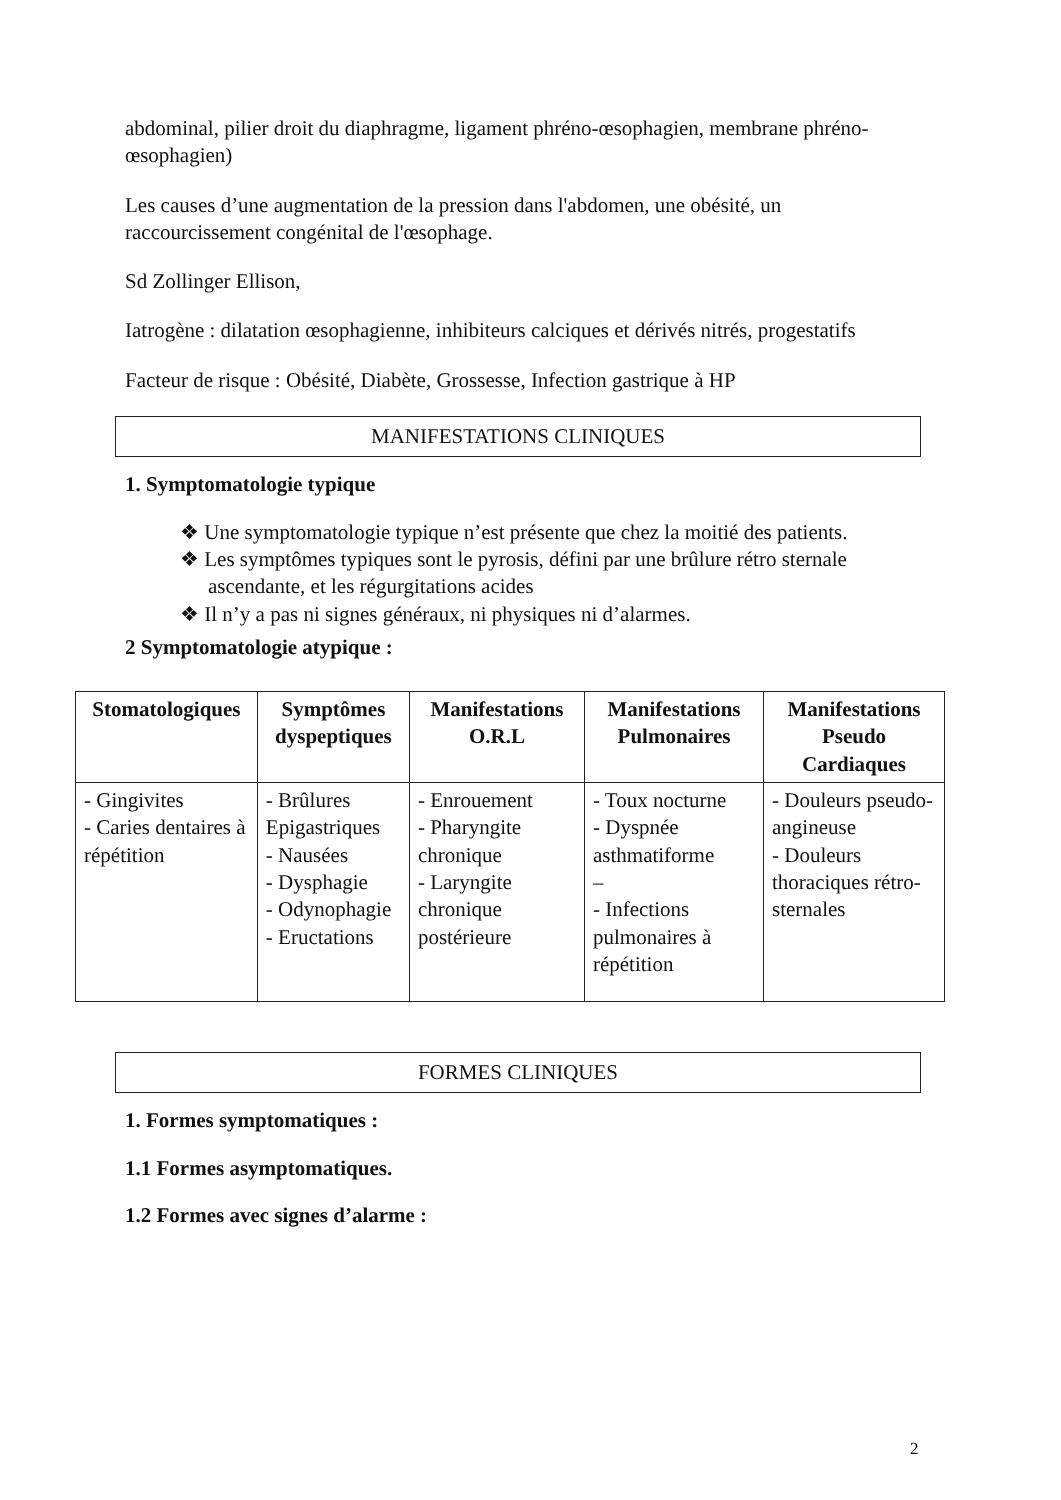abdominal, pilier droit du diaphragme, ligament phréno-œsophagien, membrane phréno-œsophagien)
Les causes d’une augmentation de la pression dans l'abdomen, une obésité, un raccourcissement congénital de l'œsophage.
Sd Zollinger Ellison,
Iatrogène : dilatation œsophagienne, inhibiteurs calciques et dérivés nitrés, progestatifs
Facteur de risque : Obésité, Diabète, Grossesse, Infection gastrique à HP
MANIFESTATIONS CLINIQUES
1. Symptomatologie typique
❖ Une symptomatologie typique n’est présente que chez la moitié des patients.
❖ Les symptômes typiques sont le pyrosis, défini par une brûlure rétro sternale ascendante, et les régurgitations acides
❖ Il n’y a pas ni signes généraux, ni physiques ni d’alarmes.
2 Symptomatologie atypique :
| Stomatologiques | Symptômes dyspeptiques | Manifestations O.R.L | Manifestations Pulmonaires | Manifestations Pseudo Cardiaques |
| --- | --- | --- | --- | --- |
| - Gingivites - Caries dentaires à répétition | - Brûlures Epigastriques - Nausées - Dysphagie - Odynophagie - Eructations | - Enrouement - Pharyngite chronique - Laryngite chronique postérieure | - Toux nocturne - Dyspnée asthmatiforme – - Infections pulmonaires à répétition | - Douleurs pseudo-angineuse - Douleurs thoraciques rétro-sternales |
FORMES CLINIQUES
1. Formes symptomatiques :
1.1 Formes asymptomatiques.
1.2 Formes avec signes d’alarme :
2